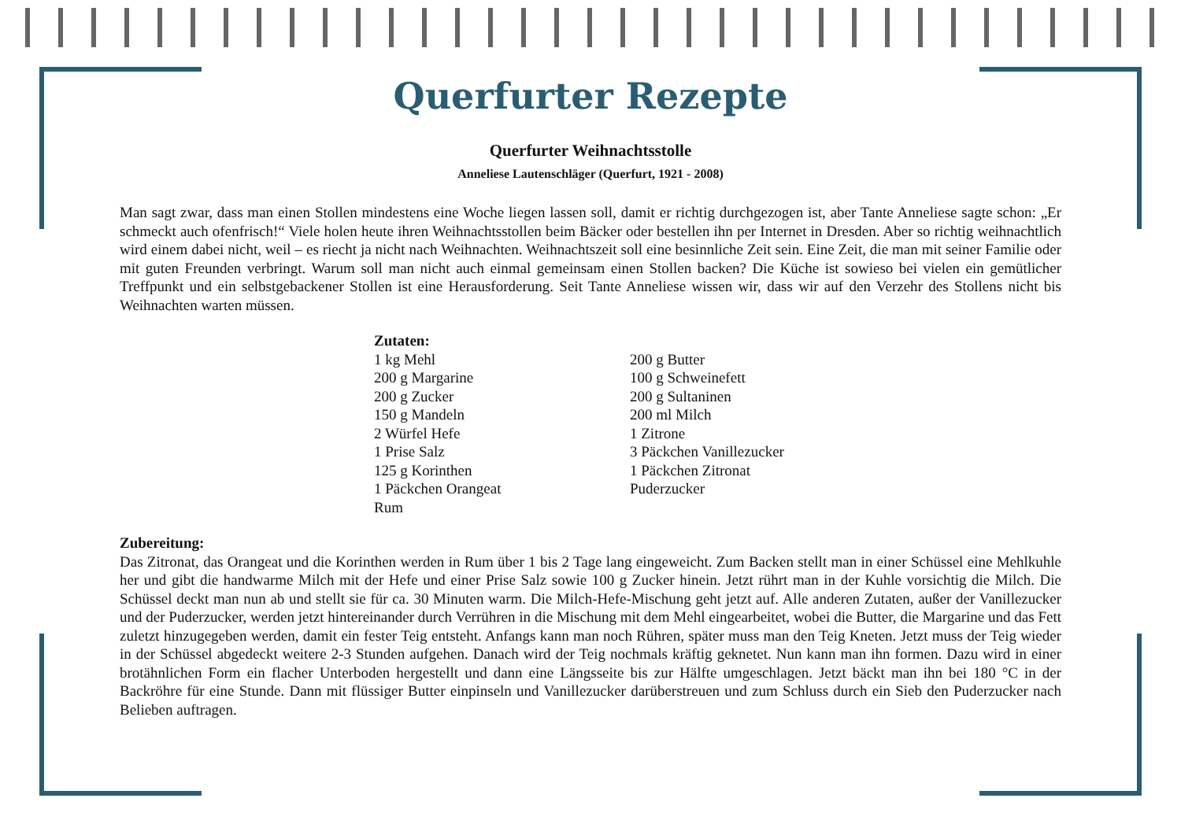Querfurter Rezepte
Querfurter Weihnachtsstolle
Anneliese Lautenschläger (Querfurt, 1921 - 2008)
Man sagt zwar, dass man einen Stollen mindestens eine Woche liegen lassen soll, damit er richtig durchgezogen ist, aber Tante Anneliese sagte schon: „Er schmeckt auch ofenfrisch!“ Viele holen heute ihren Weihnachtsstollen beim Bäcker oder bestellen ihn per Internet in Dresden. Aber so richtig weihnachtlich wird einem dabei nicht, weil – es riecht ja nicht nach Weihnachten. Weihnachtszeit soll eine besinnliche Zeit sein. Eine Zeit, die man mit seiner Familie oder mit guten Freunden verbringt. Warum soll man nicht auch einmal gemeinsam einen Stollen backen? Die Küche ist sowieso bei vielen ein gemütlicher Treffpunkt und ein selbstgebackener Stollen ist eine Herausforderung. Seit Tante Anneliese wissen wir, dass wir auf den Verzehr des Stollens nicht bis Weihnachten warten müssen.
| Zutaten: | |
| --- | --- |
| 1 kg Mehl | 200 g Butter |
| 200 g Margarine | 100 g Schweinefett |
| 200 g Zucker | 200 g Sultaninen |
| 150 g Mandeln | 200 ml Milch |
| 2 Würfel Hefe | 1 Zitrone |
| 1 Prise Salz | 3 Päckchen Vanillezucker |
| 125 g Korinthen | 1 Päckchen Zitronat |
| 1 Päckchen Orangeat | Puderzucker |
| Rum | |
Zubereitung:
Das Zitronat, das Orangeat und die Korinthen werden in Rum über 1 bis 2 Tage lang eingeweicht. Zum Backen stellt man in einer Schüssel eine Mehlkuhle her und gibt die handwarme Milch mit der Hefe und einer Prise Salz sowie 100 g Zucker hinein. Jetzt rührt man in der Kuhle vorsichtig die Milch. Die Schüssel deckt man nun ab und stellt sie für ca. 30 Minuten warm. Die Milch-Hefe-Mischung geht jetzt auf. Alle anderen Zutaten, außer der Vanillezucker und der Puderzucker, werden jetzt hintereinander durch Verrühren in die Mischung mit dem Mehl eingearbeitet, wobei die Butter, die Margarine und das Fett zuletzt hinzugegeben werden, damit ein fester Teig entsteht. Anfangs kann man noch Rühren, später muss man den Teig Kneten. Jetzt muss der Teig wieder in der Schüssel abgedeckt weitere 2-3 Stunden aufgehen. Danach wird der Teig nochmals kräftig geknetet. Nun kann man ihn formen. Dazu wird in einer brotähnlichen Form ein flacher Unterboden hergestellt und dann eine Längsseite bis zur Hälfte umgeschlagen. Jetzt bäckt man ihn bei 180 °C in der Backröhre für eine Stunde. Dann mit flüssiger Butter einpinseln und Vanillezucker darüberstreuen und zum Schluss durch ein Sieb den Puderzucker nach Belieben auftragen.